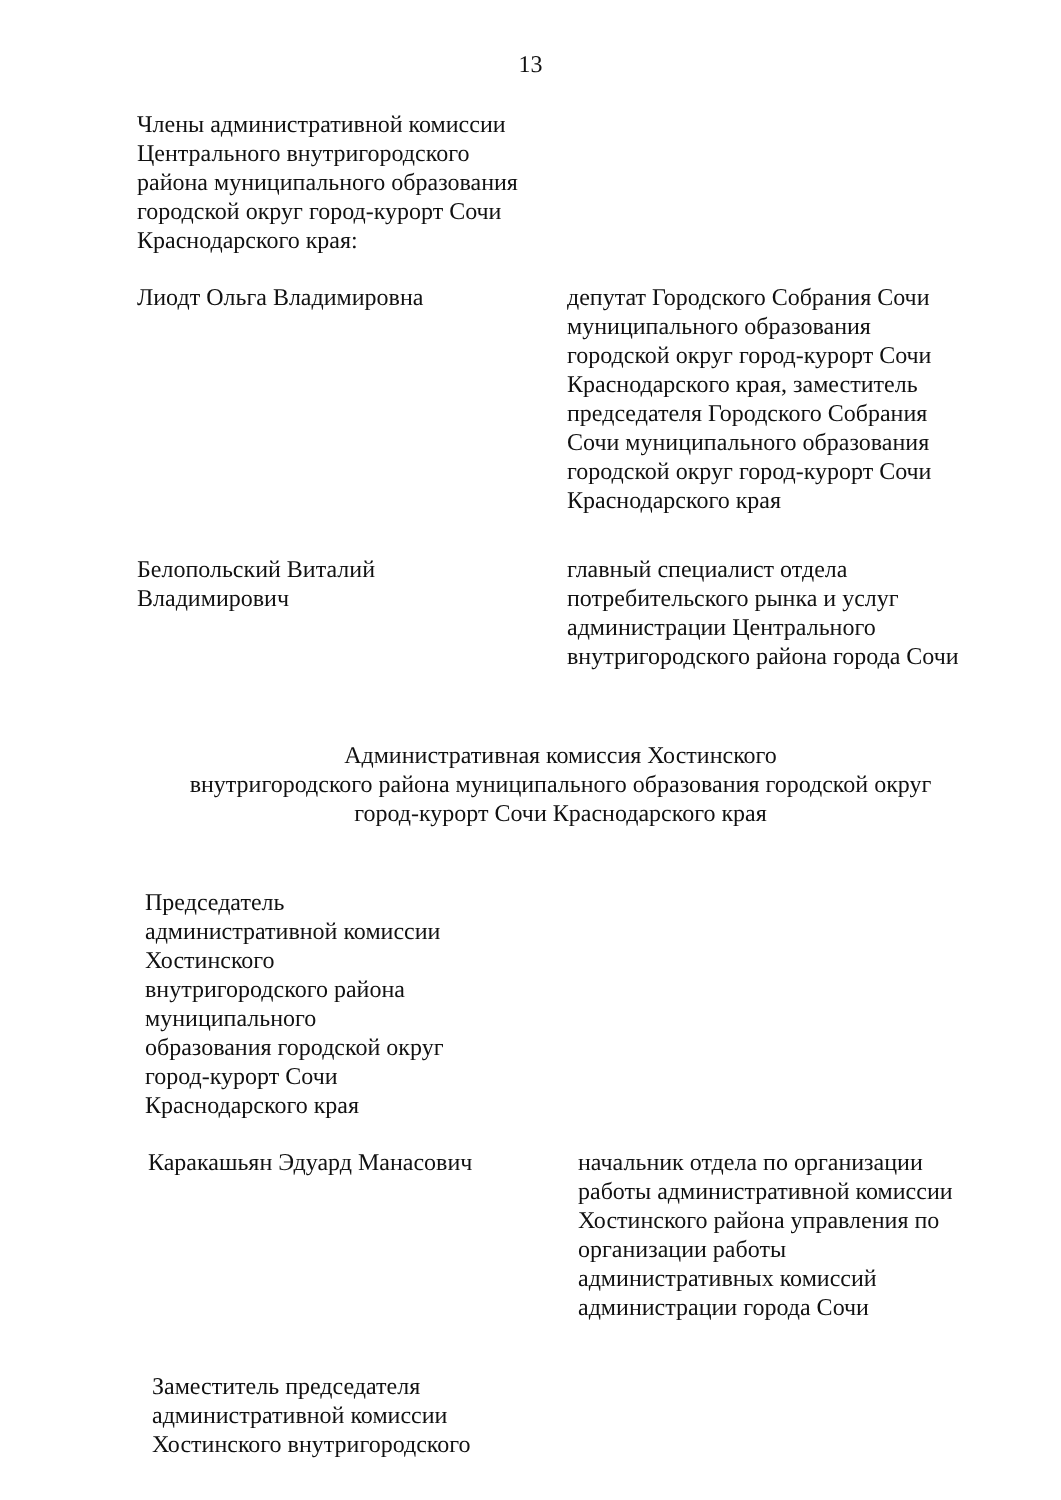13
Члены административной комиссии
Центрального внутригородского
района муниципального образования
городской округ город-курорт Сочи
Краснодарского края:
Лиодт Ольга Владимировна депутат Городского Собрания Сочи муниципального образования городской округ город-курорт Сочи Краснодарского края, заместитель председателя Городского Собрания Сочи муниципального образования городской округ город-курорт Сочи Краснодарского края
Белопольский Виталий
Владимирович
главный специалист отдела потребительского рынка и услуг администрации Центрального внутригородского района города Сочи
Административная комиссия Хостинского
внутригородского района муниципального образования городской округ
город-курорт Сочи Краснодарского края
Председатель
административной комиссии
Хостинского
внутригородского района
муниципального
образования городской округ
город-курорт Сочи
Краснодарского края
Каракашьян Эдуард Манасович начальник отдела по организации работы административной комиссии Хостинского района управления по организации работы административных комиссий администрации города Сочи
Заместитель председателя
административной комиссии
Хостинского внутригородского